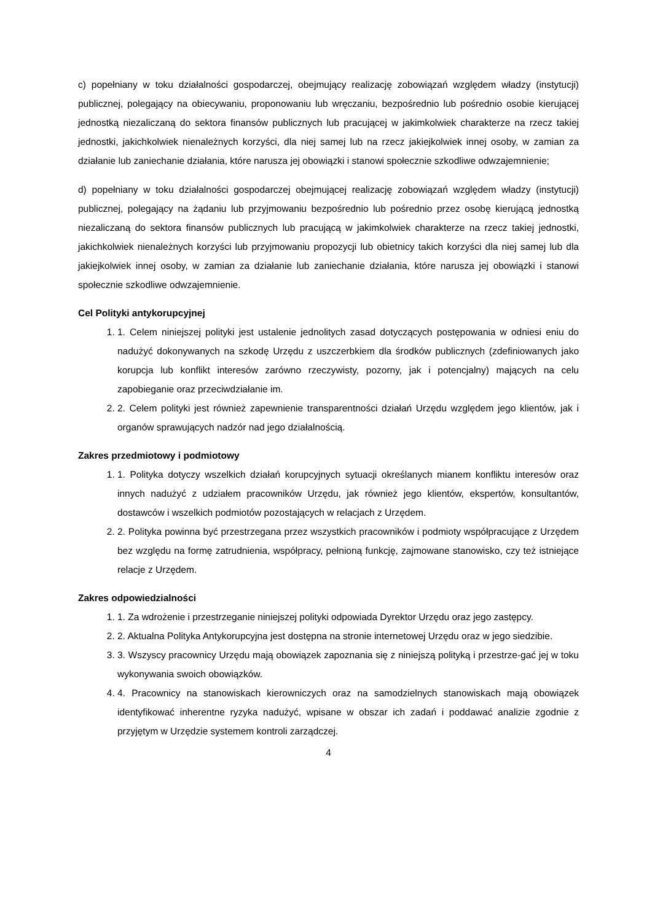c) popełniany w toku działalności gospodarczej, obejmujący realizację zobowiązań względem władzy (instytucji) publicznej, polegający na obiecywaniu, proponowaniu lub wręczaniu, bezpośrednio lub pośrednio osobie kierującej jednostką niezaliczaną do sektora finansów publicznych lub pracującej w jakimkolwiek charakterze na rzecz takiej jednostki, jakichkolwiek nienależnych korzyści, dla niej samej lub na rzecz jakiejkolwiek innej osoby, w zamian za działanie lub zaniechanie działania, które narusza jej obowiązki i stanowi społecznie szkodliwe odwzajemnienie;
d) popełniany w toku działalności gospodarczej obejmującej realizację zobowiązań względem władzy (instytucji) publicznej, polegający na żądaniu lub przyjmowaniu bezpośrednio lub pośrednio przez osobę kierującą jednostką niezaliczaną do sektora finansów publicznych lub pracującą w jakimkolwiek charakterze na rzecz takiej jednostki, jakichkolwiek nienależnych korzyści lub przyjmowaniu propozycji lub obietnicy takich korzyści dla niej samej lub dla jakiejkolwiek innej osoby, w zamian za działanie lub zaniechanie działania, które narusza jej obowiązki i stanowi społecznie szkodliwe odwzajemnienie.
Cel Polityki antykorupcyjnej
1. 1. Celem niniejszej polityki jest ustalenie jednolitych zasad dotyczących postępowania w odniesi eniu do nadużyć dokonywanych na szkodę Urzędu z uszczerbkiem dla środków publicznych (zdefiniowanych jako korupcja lub konflikt interesów zarówno rzeczywisty, pozorny, jak i potencjalny) mających na celu zapobieganie oraz przeciwdziałanie im.
2. 2. Celem polityki jest również zapewnienie transparentności działań Urzędu względem jego klientów, jak i organów sprawujących nadzór nad jego działalnością.
Zakres przedmiotowy i podmiotowy
1. 1. Polityka dotyczy wszelkich działań korupcyjnych sytuacji określanych mianem konfliktu interesów oraz innych nadużyć z udziałem pracowników Urzędu, jak również jego klientów, ekspertów, konsultantów, dostawców i wszelkich podmiotów pozostających w relacjach z Urzędem.
2. 2. Polityka powinna być przestrzegana przez wszystkich pracowników i podmioty współpracujące z Urzędem bez względu na formę zatrudnienia, współpracy, pełnioną funkcję, zajmowane stanowisko, czy też istniejące relacje z Urzędem.
Zakres odpowiedzialności
1. 1. Za wdrożenie i przestrzeganie niniejszej polityki odpowiada Dyrektor Urzędu oraz jego zastępcy.
2. 2. Aktualna Polityka Antykorupcyjna jest dostępna na stronie internetowej Urzędu oraz w jego siedzibie.
3. 3. Wszyscy pracownicy Urzędu mają obowiązek zapoznania się z niniejszą polityką i przestrze-gać jej w toku wykonywania swoich obowiązków.
4. 4. Pracownicy na stanowiskach kierowniczych oraz na samodzielnych stanowiskach mają obowiązek identyfikować inherentne ryzyka nadużyć, wpisane w obszar ich zadań i poddawać analizie zgodnie z przyjętym w Urzędzie systemem kontroli zarządczej.
4